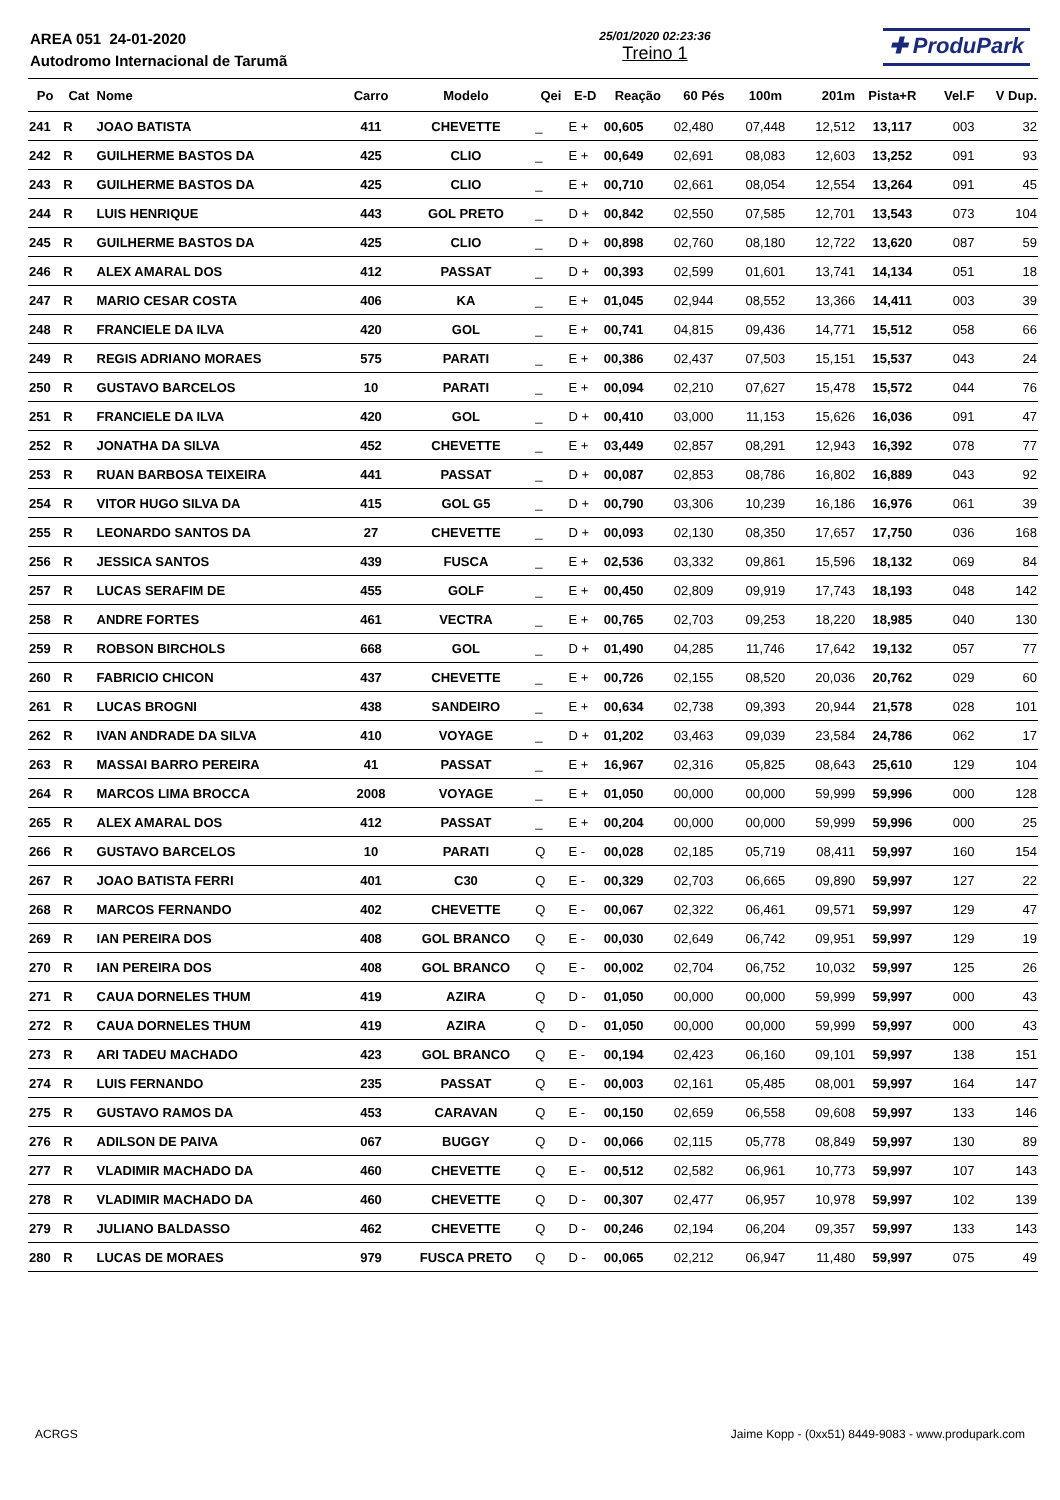AREA 051 24-01-2020
Autodromo Internacional de Tarumã
25/01/2020 02:23:36
Treino 1
✚ ProduPark
| Po | Cat | Nome | Carro | Modelo | Qei | E-D | Reação | 60 Pés | 100m | 201m | Pista+R | Vel.F | V Dup. |
| --- | --- | --- | --- | --- | --- | --- | --- | --- | --- | --- | --- | --- | --- |
| 241 | R | JOAO BATISTA | 411 | CHEVETTE | _ | E + | 00,605 | 02,480 | 07,448 | 12,512 | 13,117 | 003 | 32 |
| 242 | R | GUILHERME BASTOS DA | 425 | CLIO | _ | E + | 00,649 | 02,691 | 08,083 | 12,603 | 13,252 | 091 | 93 |
| 243 | R | GUILHERME BASTOS DA | 425 | CLIO | _ | E + | 00,710 | 02,661 | 08,054 | 12,554 | 13,264 | 091 | 45 |
| 244 | R | LUIS HENRIQUE | 443 | GOL PRETO | _ | D + | 00,842 | 02,550 | 07,585 | 12,701 | 13,543 | 073 | 104 |
| 245 | R | GUILHERME BASTOS DA | 425 | CLIO | _ | D + | 00,898 | 02,760 | 08,180 | 12,722 | 13,620 | 087 | 59 |
| 246 | R | ALEX AMARAL DOS | 412 | PASSAT | _ | D + | 00,393 | 02,599 | 01,601 | 13,741 | 14,134 | 051 | 18 |
| 247 | R | MARIO CESAR COSTA | 406 | KA | _ | E + | 01,045 | 02,944 | 08,552 | 13,366 | 14,411 | 003 | 39 |
| 248 | R | FRANCIELE DA ILVA | 420 | GOL | _ | E + | 00,741 | 04,815 | 09,436 | 14,771 | 15,512 | 058 | 66 |
| 249 | R | REGIS ADRIANO MORAES | 575 | PARATI | _ | E + | 00,386 | 02,437 | 07,503 | 15,151 | 15,537 | 043 | 24 |
| 250 | R | GUSTAVO BARCELOS | 10 | PARATI | _ | E + | 00,094 | 02,210 | 07,627 | 15,478 | 15,572 | 044 | 76 |
| 251 | R | FRANCIELE DA ILVA | 420 | GOL | _ | D + | 00,410 | 03,000 | 11,153 | 15,626 | 16,036 | 091 | 47 |
| 252 | R | JONATHA DA SILVA | 452 | CHEVETTE | _ | E + | 03,449 | 02,857 | 08,291 | 12,943 | 16,392 | 078 | 77 |
| 253 | R | RUAN BARBOSA TEIXEIRA | 441 | PASSAT | _ | D + | 00,087 | 02,853 | 08,786 | 16,802 | 16,889 | 043 | 92 |
| 254 | R | VITOR HUGO SILVA DA | 415 | GOL G5 | _ | D + | 00,790 | 03,306 | 10,239 | 16,186 | 16,976 | 061 | 39 |
| 255 | R | LEONARDO SANTOS DA | 27 | CHEVETTE | _ | D + | 00,093 | 02,130 | 08,350 | 17,657 | 17,750 | 036 | 168 |
| 256 | R | JESSICA SANTOS | 439 | FUSCA | _ | E + | 02,536 | 03,332 | 09,861 | 15,596 | 18,132 | 069 | 84 |
| 257 | R | LUCAS SERAFIM DE | 455 | GOLF | _ | E + | 00,450 | 02,809 | 09,919 | 17,743 | 18,193 | 048 | 142 |
| 258 | R | ANDRE FORTES | 461 | VECTRA | _ | E + | 00,765 | 02,703 | 09,253 | 18,220 | 18,985 | 040 | 130 |
| 259 | R | ROBSON BIRCHOLS | 668 | GOL | _ | D + | 01,490 | 04,285 | 11,746 | 17,642 | 19,132 | 057 | 77 |
| 260 | R | FABRICIO CHICON | 437 | CHEVETTE | _ | E + | 00,726 | 02,155 | 08,520 | 20,036 | 20,762 | 029 | 60 |
| 261 | R | LUCAS BROGNI | 438 | SANDEIRO | _ | E + | 00,634 | 02,738 | 09,393 | 20,944 | 21,578 | 028 | 101 |
| 262 | R | IVAN ANDRADE DA SILVA | 410 | VOYAGE | _ | D + | 01,202 | 03,463 | 09,039 | 23,584 | 24,786 | 062 | 17 |
| 263 | R | MASSAI BARRO PEREIRA | 41 | PASSAT | _ | E + | 16,967 | 02,316 | 05,825 | 08,643 | 25,610 | 129 | 104 |
| 264 | R | MARCOS LIMA BROCCA | 2008 | VOYAGE | _ | E + | 01,050 | 00,000 | 00,000 | 59,999 | 59,996 | 000 | 128 |
| 265 | R | ALEX AMARAL DOS | 412 | PASSAT | _ | E + | 00,204 | 00,000 | 00,000 | 59,999 | 59,996 | 000 | 25 |
| 266 | R | GUSTAVO BARCELOS | 10 | PARATI | Q | E - | 00,028 | 02,185 | 05,719 | 08,411 | 59,997 | 160 | 154 |
| 267 | R | JOAO BATISTA FERRI | 401 | C30 | Q | E - | 00,329 | 02,703 | 06,665 | 09,890 | 59,997 | 127 | 22 |
| 268 | R | MARCOS FERNANDO | 402 | CHEVETTE | Q | E - | 00,067 | 02,322 | 06,461 | 09,571 | 59,997 | 129 | 47 |
| 269 | R | IAN PEREIRA DOS | 408 | GOL BRANCO | Q | E - | 00,030 | 02,649 | 06,742 | 09,951 | 59,997 | 129 | 19 |
| 270 | R | IAN PEREIRA DOS | 408 | GOL BRANCO | Q | E - | 00,002 | 02,704 | 06,752 | 10,032 | 59,997 | 125 | 26 |
| 271 | R | CAUA DORNELES THUM | 419 | AZIRA | Q | D - | 01,050 | 00,000 | 00,000 | 59,999 | 59,997 | 000 | 43 |
| 272 | R | CAUA DORNELES THUM | 419 | AZIRA | Q | D - | 01,050 | 00,000 | 00,000 | 59,999 | 59,997 | 000 | 43 |
| 273 | R | ARI TADEU MACHADO | 423 | GOL BRANCO | Q | E - | 00,194 | 02,423 | 06,160 | 09,101 | 59,997 | 138 | 151 |
| 274 | R | LUIS FERNANDO | 235 | PASSAT | Q | E - | 00,003 | 02,161 | 05,485 | 08,001 | 59,997 | 164 | 147 |
| 275 | R | GUSTAVO RAMOS DA | 453 | CARAVAN | Q | E - | 00,150 | 02,659 | 06,558 | 09,608 | 59,997 | 133 | 146 |
| 276 | R | ADILSON DE PAIVA | 067 | BUGGY | Q | D - | 00,066 | 02,115 | 05,778 | 08,849 | 59,997 | 130 | 89 |
| 277 | R | VLADIMIR MACHADO DA | 460 | CHEVETTE | Q | E - | 00,512 | 02,582 | 06,961 | 10,773 | 59,997 | 107 | 143 |
| 278 | R | VLADIMIR MACHADO DA | 460 | CHEVETTE | Q | D - | 00,307 | 02,477 | 06,957 | 10,978 | 59,997 | 102 | 139 |
| 279 | R | JULIANO BALDASSO | 462 | CHEVETTE | Q | D - | 00,246 | 02,194 | 06,204 | 09,357 | 59,997 | 133 | 143 |
| 280 | R | LUCAS DE MORAES | 979 | FUSCA PRETO | Q | D - | 00,065 | 02,212 | 06,947 | 11,480 | 59,997 | 075 | 49 |
ACRGS Jaime Kopp - (0xx51) 8449-9083 - www.produpark.com